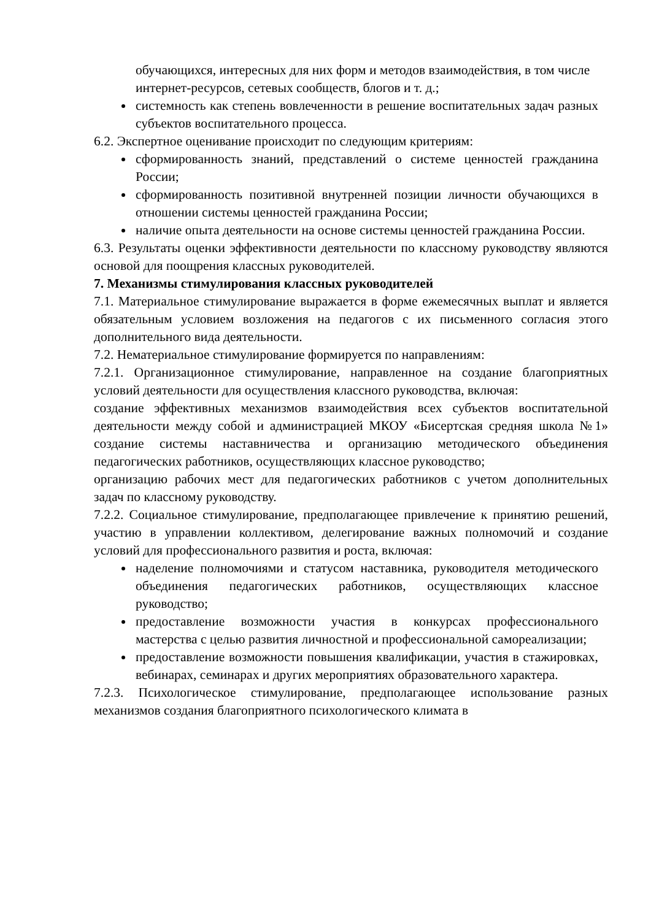обучающихся, интересных для них форм и методов взаимодействия, в том числе интернет-ресурсов, сетевых сообществ, блогов и т. д.;
системность как степень вовлеченности в решение воспитательных задач разных субъектов воспитательного процесса.
6.2. Экспертное оценивание происходит по следующим критериям:
сформированность знаний, представлений о системе ценностей гражданина России;
сформированность позитивной внутренней позиции личности обучающихся в отношении системы ценностей гражданина России;
наличие опыта деятельности на основе системы ценностей гражданина России.
6.3. Результаты оценки эффективности деятельности по классному руководству являются основой для поощрения классных руководителей.
7. Механизмы стимулирования классных руководителей
7.1. Материальное стимулирование выражается в форме ежемесячных выплат и является обязательным условием возложения на педагогов с их письменного согласия этого дополнительного вида деятельности.
7.2. Нематериальное стимулирование формируется по направлениям:
7.2.1. Организационное стимулирование, направленное на создание благоприятных условий деятельности для осуществления классного руководства, включая:
создание эффективных механизмов взаимодействия всех субъектов воспитательной деятельности между собой и администрацией МКОУ «Бисертская средняя школа №1» создание системы наставничества и организацию методического объединения педагогических работников, осуществляющих классное руководство;
организацию рабочих мест для педагогических работников с учетом дополнительных задач по классному руководству.
7.2.2. Социальное стимулирование, предполагающее привлечение к принятию решений, участию в управлении коллективом, делегирование важных полномочий и создание условий для профессионального развития и роста, включая:
наделение полномочиями и статусом наставника, руководителя методического объединения педагогических работников, осуществляющих классное руководство;
предоставление возможности участия в конкурсах профессионального мастерства с целью развития личностной и профессиональной самореализации;
предоставление возможности повышения квалификации, участия в стажировках, вебинарах, семинарах и других мероприятиях образовательного характера.
7.2.3. Психологическое стимулирование, предполагающее использование разных механизмов создания благоприятного психологического климата в